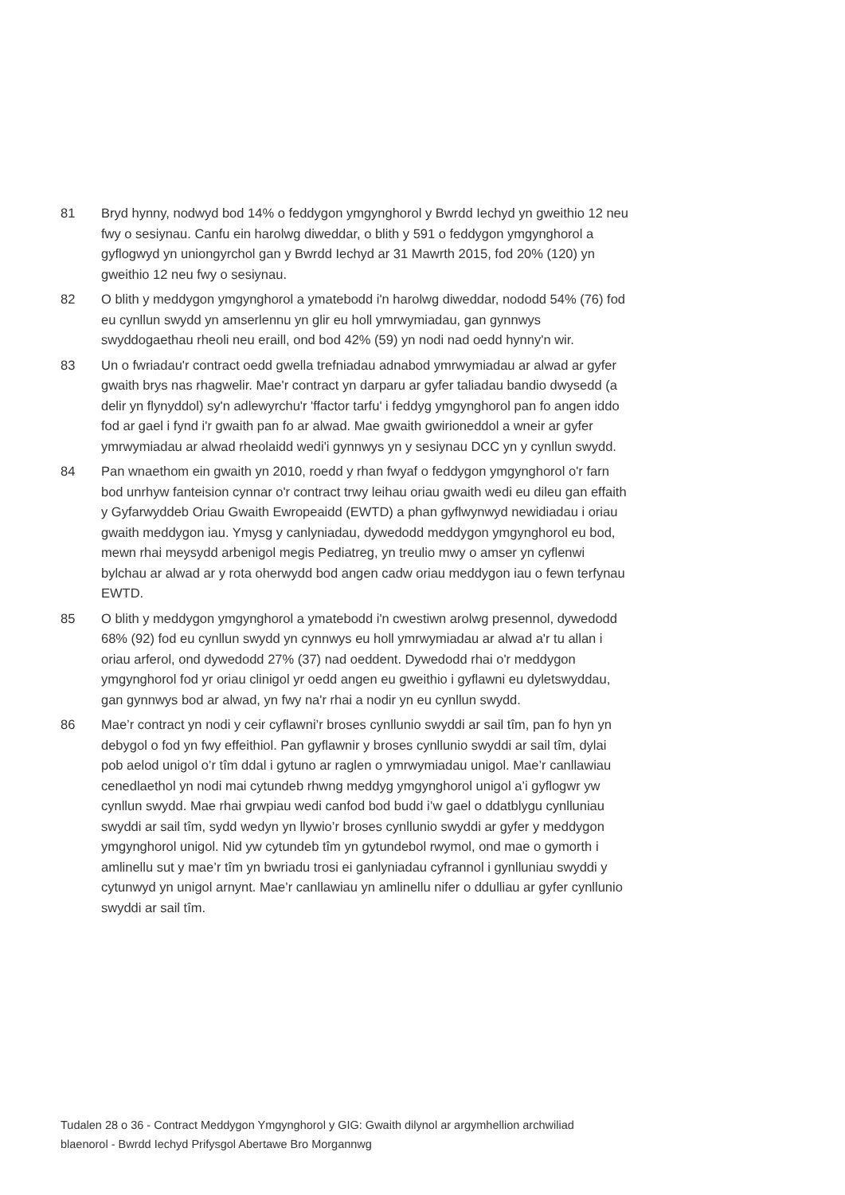81 Bryd hynny, nodwyd bod 14% o feddygon ymgynghorol y Bwrdd Iechyd yn gweithio 12 neu fwy o sesiynau. Canfu ein harolwg diweddar, o blith y 591 o feddygon ymgynghorol a gyflogwyd yn uniongyrchol gan y Bwrdd Iechyd ar 31 Mawrth 2015, fod 20% (120) yn gweithio 12 neu fwy o sesiynau.
82 O blith y meddygon ymgynghorol a ymatebodd i'n harolwg diweddar, nododd 54% (76) fod eu cynllun swydd yn amserlennu yn glir eu holl ymrwymiadau, gan gynnwys swyddogaethau rheoli neu eraill, ond bod 42% (59) yn nodi nad oedd hynny'n wir.
83 Un o fwriadau'r contract oedd gwella trefniadau adnabod ymrwymiadau ar alwad ar gyfer gwaith brys nas rhagwelir. Mae'r contract yn darparu ar gyfer taliadau bandio dwysedd (a delir yn flynyddol) sy'n adlewyrchu'r 'ffactor tarfu' i feddyg ymgynghorol pan fo angen iddo fod ar gael i fynd i'r gwaith pan fo ar alwad. Mae gwaith gwirioneddol a wneir ar gyfer ymrwymiadau ar alwad rheolaidd wedi'i gynnwys yn y sesiynau DCC yn y cynllun swydd.
84 Pan wnaethom ein gwaith yn 2010, roedd y rhan fwyaf o feddygon ymgynghorol o'r farn bod unrhyw fanteision cynnar o'r contract trwy leihau oriau gwaith wedi eu dileu gan effaith y Gyfarwyddeb Oriau Gwaith Ewropeaidd (EWTD) a phan gyflwynwyd newidiadau i oriau gwaith meddygon iau. Ymysg y canlyniadau, dywedodd meddygon ymgynghorol eu bod, mewn rhai meysydd arbenigol megis Pediatreg, yn treulio mwy o amser yn cyflenwi bylchau ar alwad ar y rota oherwydd bod angen cadw oriau meddygon iau o fewn terfynau EWTD.
85 O blith y meddygon ymgynghorol a ymatebodd i'n cwestiwn arolwg presennol, dywedodd 68% (92) fod eu cynllun swydd yn cynnwys eu holl ymrwymiadau ar alwad a'r tu allan i oriau arferol, ond dywedodd 27% (37) nad oeddent. Dywedodd rhai o'r meddygon ymgynghorol fod yr oriau clinigol yr oedd angen eu gweithio i gyflawni eu dyletswyddau, gan gynnwys bod ar alwad, yn fwy na'r rhai a nodir yn eu cynllun swydd.
86 Mae’r contract yn nodi y ceir cyflawni’r broses cynllunio swyddi ar sail tîm, pan fo hyn yn debygol o fod yn fwy effeithiol. Pan gyflawnir y broses cynllunio swyddi ar sail tîm, dylai pob aelod unigol o’r tîm ddal i gytuno ar raglen o ymrwymiadau unigol. Mae’r canllawiau cenedlaethol yn nodi mai cytundeb rhwng meddyg ymgynghorol unigol a’i gyflogwr yw cynllun swydd. Mae rhai grwpiau wedi canfod bod budd i’w gael o ddatblygu cynlluniau swyddi ar sail tîm, sydd wedyn yn llywio’r broses cynllunio swyddi ar gyfer y meddygon ymgynghorol unigol. Nid yw cytundeb tîm yn gytundebol rwymol, ond mae o gymorth i amlinellu sut y mae’r tîm yn bwriadu trosi ei ganlyniadau cyfrannol i gynlluniau swyddi y cytunwyd yn unigol arnynt. Mae’r canllawiau yn amlinellu nifer o ddulliau ar gyfer cynllunio swyddi ar sail tîm.
Tudalen 28 o 36 - Contract Meddygon Ymgynghorol y GIG: Gwaith dilynol ar argymhellion archwiliad blaenorol - Bwrdd Iechyd Prifysgol Abertawe Bro Morgannwg